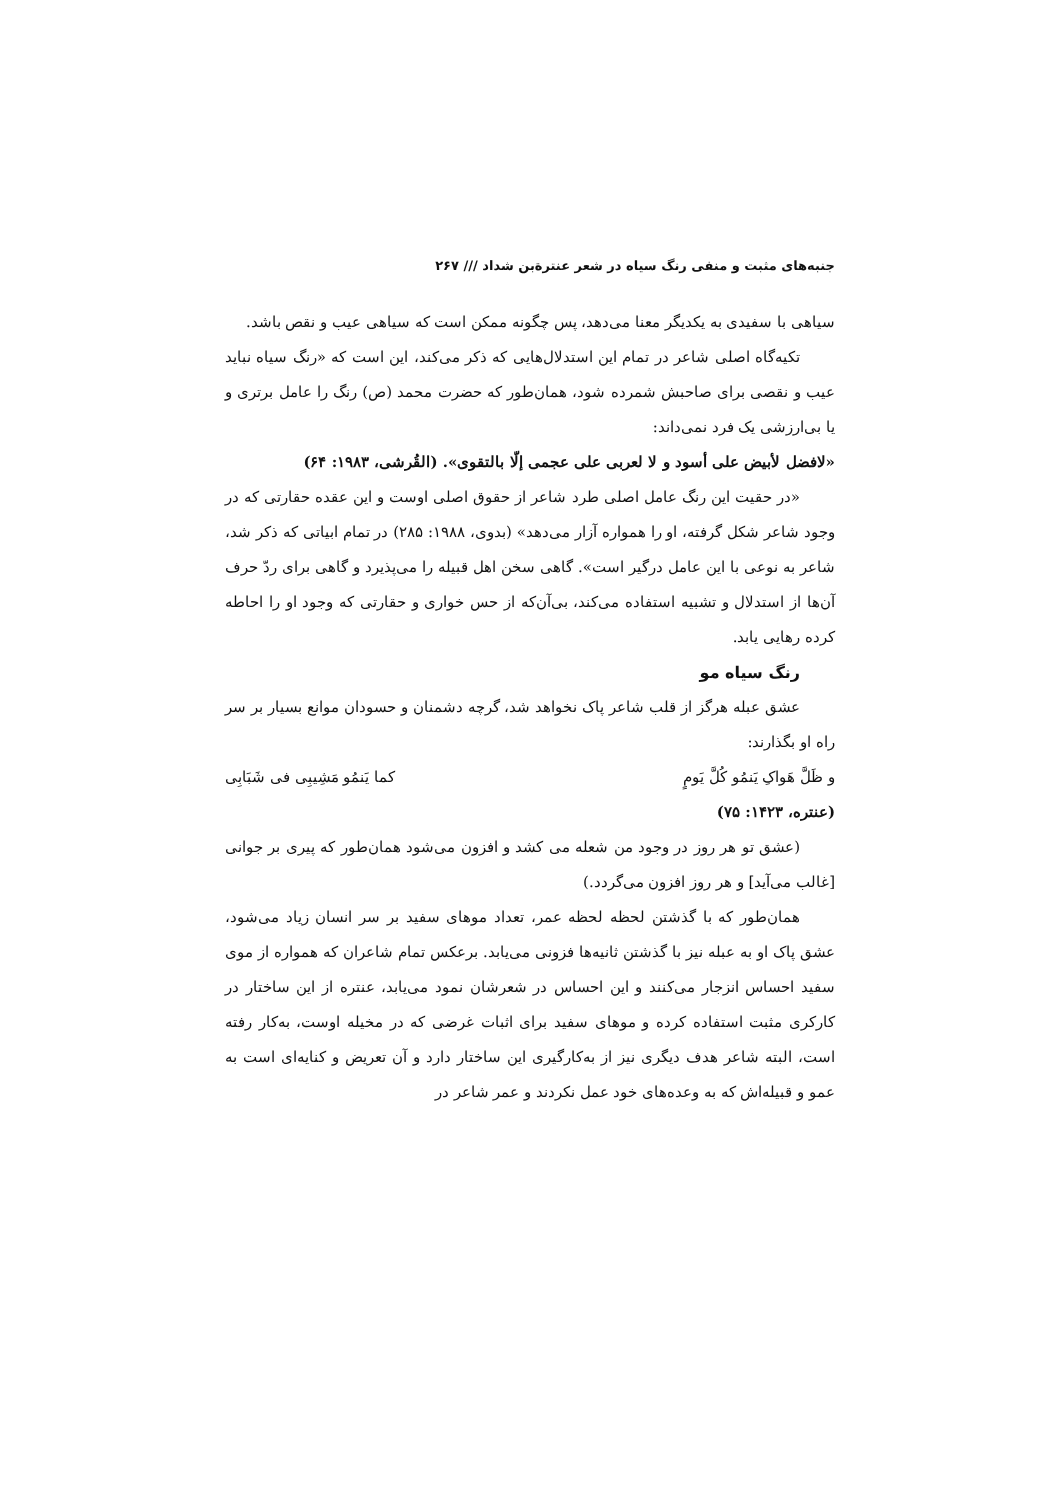جنبه‌های مثبت و منفی رنگ سیاه در شعر عنترةبن شداد /// ۲۶۷
سیاهی با سفیدی به یکدیگر معنا می‌دهد، پس چگونه ممکن است که سیاهی عیب و نقص باشد.
تکیه‌گاه اصلی شاعر در تمام این استدلال‌هایی که ذکر می‌کند، این است که «رنگ سیاه نباید عیب و نقصی برای صاحبش شمرده شود، همان‌طور که حضرت محمد (ص) رنگ را عامل برتری و یا بی‌ارزشی یک فرد نمی‌داند:
«لافضل لأبیض علی أسود و لا لعربی علی عجمی إلّا بالتقوی». (القُرشی، ۱۹۸۳: ۶۴)
«در حقیت این رنگ عامل اصلی طرد شاعر از حقوق اصلی اوست و این عقده حقارتی که در وجود شاعر شکل گرفته، او را همواره آزار می‌دهد» (بدوی، ۱۹۸۸: ۲۸۵) در تمام ابیاتی که ذکر شد، شاعر به نوعی با این عامل درگیر است». گاهی سخن اهل قبیله را می‌پذیرد و گاهی برای ردّ حرف آن‌ها از استدلال و تشبیه استفاده می‌کند، بی‌آن‌که از حس خواری و حقارتی که وجود او را احاطه کرده رهایی یابد.
رنگ سیاه مو
عشق عبله هرگز از قلب شاعر پاک نخواهد شد، گرچه دشمنان و حسودان موانع بسیار بر سر راه او بگذارند:
و ظَلَّ هَواکِ یَنمُو کُلَّ یَومٍ کما یَنمُو مَشِیبِی فی شَبَابِی
(عنتره، ۱۴۲۳: ۷۵)
(عشق تو هر روز در وجود من شعله می کشد و افزون می‌شود همان‌طور که پیری بر جوانی [غالب می‌آید] و هر روز افزون می‌گردد.)
همان‌طور که با گذشتن لحظه لحظه عمر، تعداد موهای سفید بر سر انسان زیاد می‌شود، عشق پاک او به عبله نیز با گذشتن ثانیه‌ها فزونی می‌یابد. برعکس تمام شاعران که همواره از موی سفید احساس انزجار می‌کنند و این احساس در شعرشان نمود می‌یابد، عنتره از این ساختار در کارکری مثبت استفاده کرده و موهای سفید برای اثبات غرضی که در مخیله اوست، به‌کار رفته است، البته شاعر هدف دیگری نیز از به‌کارگیری این ساختار دارد و آن تعریض و کنایه‌ای است به عمو و قبیله‌اش که به وعده‌های خود عمل نکردند و عمر شاعر در